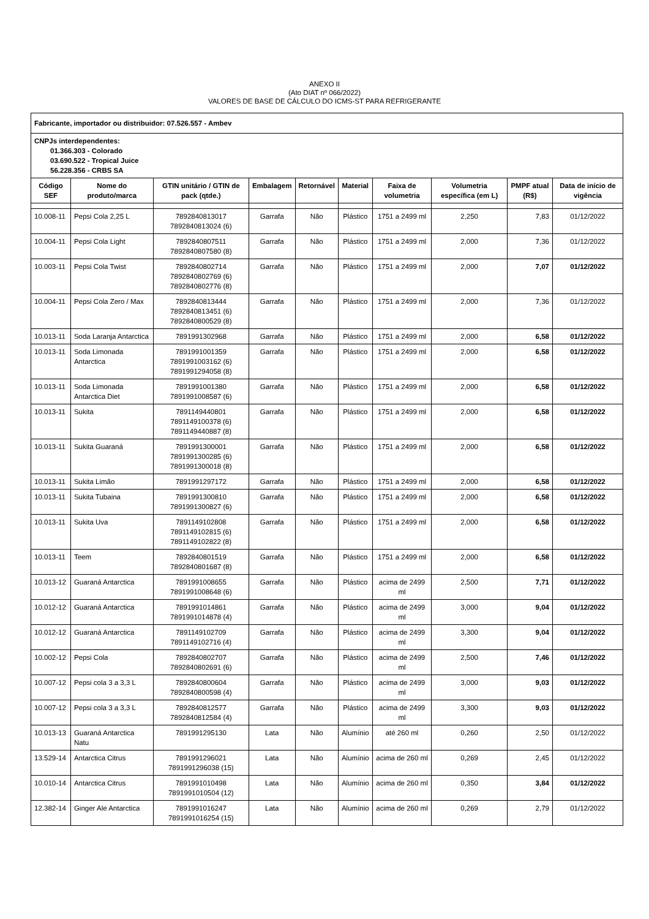ANEXO II
(Ato DIAT nº 066/2022)
VALORES DE BASE DE CÁLCULO DO ICMS-ST PARA REFRIGERANTE
| Fabricante, importador ou distribuidor: 07.526.557 - Ambev | | | | | | | | | |
| CNPJs interdependentes: 01.366.303 - Colorado 03.690.522 - Tropical Juice 56.228.356 - CRBS SA | | | | | | | | | |
| Código SEF | Nome do produto/marca | GTIN unitário / GTIN de pack (qtde.) | Embalagem | Retornável | Material | Faixa de volumetria | Volumetria específica (em L) | PMPF atual (R$) | Data de início de vigência |
| 10.008-11 | Pepsi Cola 2,25 L | 7892840813017 7892840813024 (6) | Garrafa | Não | Plástico | 1751 a 2499 ml | 2,250 | 7,83 | 01/12/2022 |
| 10.004-11 | Pepsi Cola Light | 7892840807511 7892840807580 (8) | Garrafa | Não | Plástico | 1751 a 2499 ml | 2,000 | 7,36 | 01/12/2022 |
| 10.003-11 | Pepsi Cola Twist | 7892840802714 7892840802769 (6) 7892840802776 (8) | Garrafa | Não | Plástico | 1751 a 2499 ml | 2,000 | 7,07 | 01/12/2022 |
| 10.004-11 | Pepsi Cola Zero / Max | 7892840813444 7892840813451 (6) 7892840800529 (8) | Garrafa | Não | Plástico | 1751 a 2499 ml | 2,000 | 7,36 | 01/12/2022 |
| 10.013-11 | Soda Laranja Antarctica | 7891991302968 | Garrafa | Não | Plástico | 1751 a 2499 ml | 2,000 | 6,58 | 01/12/2022 |
| 10.013-11 | Soda Limonada Antarctica | 7891991001359 7891991003162 (6) 7891991294058 (8) | Garrafa | Não | Plástico | 1751 a 2499 ml | 2,000 | 6,58 | 01/12/2022 |
| 10.013-11 | Soda Limonada Antarctica Diet | 7891991001380 7891991008587 (6) | Garrafa | Não | Plástico | 1751 a 2499 ml | 2,000 | 6,58 | 01/12/2022 |
| 10.013-11 | Sukita | 7891149440801 7891149100378 (6) 7891149440887 (8) | Garrafa | Não | Plástico | 1751 a 2499 ml | 2,000 | 6,58 | 01/12/2022 |
| 10.013-11 | Sukita Guaraná | 7891991300001 7891991300285 (6) 7891991300018 (8) | Garrafa | Não | Plástico | 1751 a 2499 ml | 2,000 | 6,58 | 01/12/2022 |
| 10.013-11 | Sukita Limão | 7891991297172 | Garrafa | Não | Plástico | 1751 a 2499 ml | 2,000 | 6,58 | 01/12/2022 |
| 10.013-11 | Sukita Tubaina | 7891991300810 7891991300827 (6) | Garrafa | Não | Plástico | 1751 a 2499 ml | 2,000 | 6,58 | 01/12/2022 |
| 10.013-11 | Sukita Uva | 7891149102808 7891149102815 (6) 7891149102822 (8) | Garrafa | Não | Plástico | 1751 a 2499 ml | 2,000 | 6,58 | 01/12/2022 |
| 10.013-11 | Teem | 7892840801519 7892840801687 (8) | Garrafa | Não | Plástico | 1751 a 2499 ml | 2,000 | 6,58 | 01/12/2022 |
| 10.013-12 | Guaraná Antarctica | 7891991008655 7891991008648 (6) | Garrafa | Não | Plástico | acima de 2499 ml | 2,500 | 7,71 | 01/12/2022 |
| 10.012-12 | Guaraná Antarctica | 7891991014861 7891991014878 (4) | Garrafa | Não | Plástico | acima de 2499 ml | 3,000 | 9,04 | 01/12/2022 |
| 10.012-12 | Guaraná Antarctica | 7891149102709 7891149102716 (4) | Garrafa | Não | Plástico | acima de 2499 ml | 3,300 | 9,04 | 01/12/2022 |
| 10.002-12 | Pepsi Cola | 7892840802707 7892840802691 (6) | Garrafa | Não | Plástico | acima de 2499 ml | 2,500 | 7,46 | 01/12/2022 |
| 10.007-12 | Pepsi cola 3 a 3,3 L | 7892840800604 7892840800598 (4) | Garrafa | Não | Plástico | acima de 2499 ml | 3,000 | 9,03 | 01/12/2022 |
| 10.007-12 | Pepsi cola 3 a 3,3 L | 7892840812577 7892840812584 (4) | Garrafa | Não | Plástico | acima de 2499 ml | 3,300 | 9,03 | 01/12/2022 |
| 10.013-13 | Guaraná Antarctica Natu | 7891991295130 | Lata | Não | Alumínio | até 260 ml | 0,260 | 2,50 | 01/12/2022 |
| 13.529-14 | Antarctica Citrus | 7891991296021 7891991296038 (15) | Lata | Não | Alumínio | acima de 260 ml | 0,269 | 2,45 | 01/12/2022 |
| 10.010-14 | Antarctica Citrus | 7891991010498 7891991010504 (12) | Lata | Não | Alumínio | acima de 260 ml | 0,350 | 3,84 | 01/12/2022 |
| 12.382-14 | Ginger Ale Antarctica | 7891991016247 7891991016254 (15) | Lata | Não | Alumínio | acima de 260 ml | 0,269 | 2,79 | 01/12/2022 |